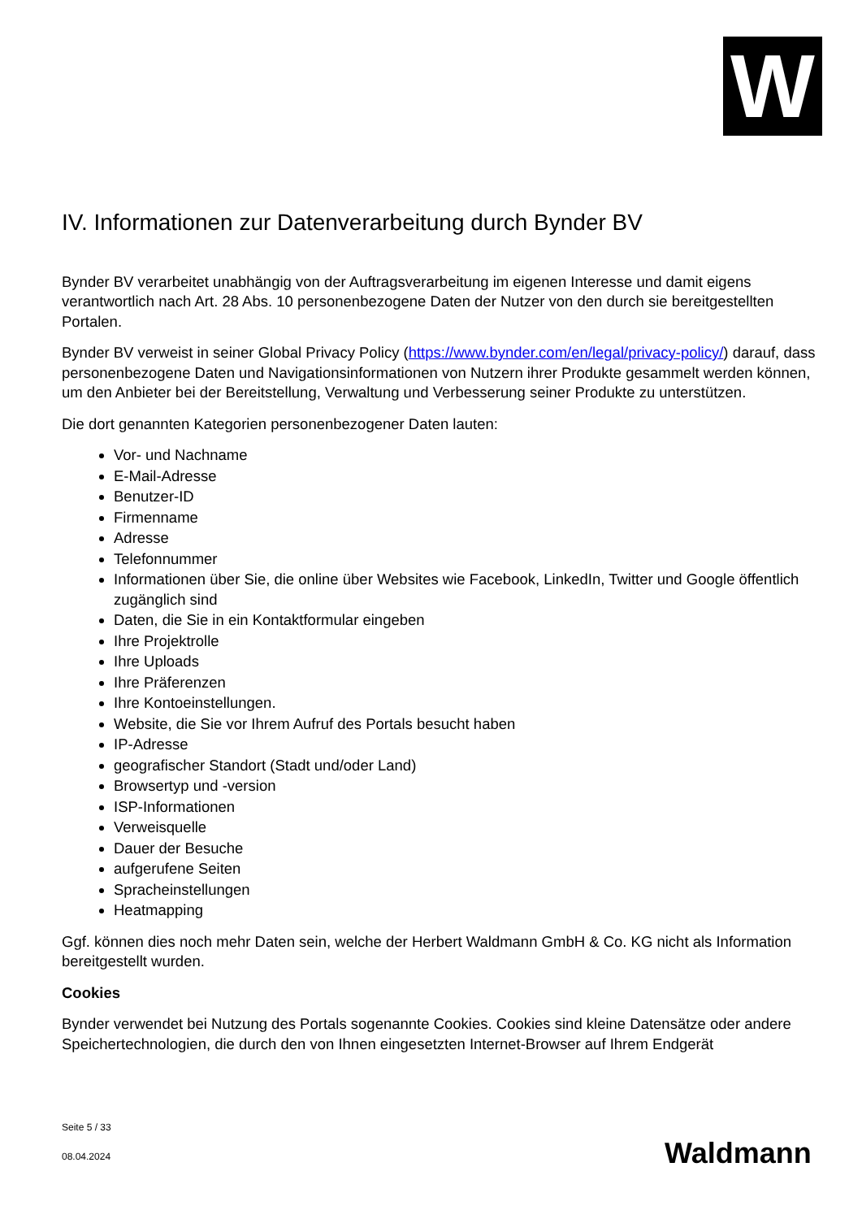W
IV. Informationen zur Datenverarbeitung durch Bynder BV
Bynder BV verarbeitet unabhängig von der Auftragsverarbeitung im eigenen Interesse und damit eigens verantwortlich nach Art. 28 Abs. 10 personenbezogene Daten der Nutzer von den durch sie bereitgestellten Portalen.
Bynder BV verweist in seiner Global Privacy Policy (https://www.bynder.com/en/legal/privacy-policy/) darauf, dass personenbezogene Daten und Navigationsinformationen von Nutzern ihrer Produkte gesammelt werden können, um den Anbieter bei der Bereitstellung, Verwaltung und Verbesserung seiner Produkte zu unterstützen.
Die dort genannten Kategorien personenbezogener Daten lauten:
Vor- und Nachname
E-Mail-Adresse
Benutzer-ID
Firmenname
Adresse
Telefonnummer
Informationen über Sie, die online über Websites wie Facebook, LinkedIn, Twitter und Google öffentlich zugänglich sind
Daten, die Sie in ein Kontaktformular eingeben
Ihre Projektrolle
Ihre Uploads
Ihre Präferenzen
Ihre Kontoeinstellungen.
Website, die Sie vor Ihrem Aufruf des Portals besucht haben
IP-Adresse
geografischer Standort (Stadt und/oder Land)
Browsertyp und -version
ISP-Informationen
Verweisquelle
Dauer der Besuche
aufgerufene Seiten
Spracheinstellungen
Heatmapping
Ggf. können dies noch mehr Daten sein, welche der Herbert Waldmann GmbH & Co. KG nicht als Information bereitgestellt wurden.
Cookies
Bynder verwendet bei Nutzung des Portals sogenannte Cookies. Cookies sind kleine Datensätze oder andere Speichertechnologien, die durch den von Ihnen eingesetzten Internet-Browser auf Ihrem Endgerät
Seite 5 / 33
08.04.2024
Waldmann